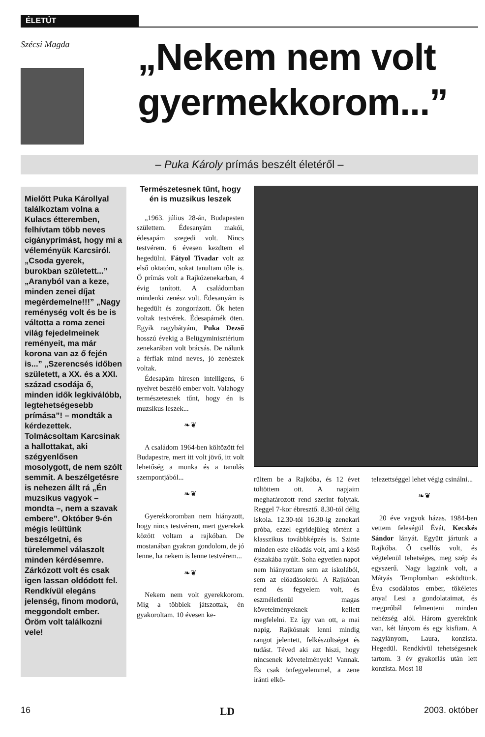ÉLETÚT
Szécsi Magda
„Nekem nem volt gyermekkorom...”
– Puka Károly prímás beszélt életéről –
Mielőtt Puka Károllyal találkoztam volna a Kulacs étteremben, felhívtam több neves cigányprímást, hogy mi a véleményük Karcsiról. „Csoda gyerek, burokban született...” „Aranyból van a keze, minden zenei díjat megérdemelne!!!” „Nagy reménység volt és be is váltotta a roma zenei világ fejedelmeinek reményeit, ma már korona van az ő fején is...” „Szerencsés időben született, a XX. és a XXI. század csodája ő, minden idők legkiválóbb, legtehetségesebb prímása”! – mondták a kérdezettek. Tolmácsoltam Karcsinak a hallottakat, aki szégyenlősen mosolygott, de nem szólt semmit. A beszélgetésre is nehezen állt rá „Én muzsikus vagyok – mondta –, nem a szavak embere”. Október 9-én mégis leültünk beszélgetni, és türelemmel válaszolt minden kérdésemre. Zárkózott volt és csak igen lassan oldódott fel. Rendkívül elegáns jelenség, finom modorú, meggondolt ember. Öröm volt találkozni vele!
Természetesnek tűnt, hogy én is muzsikus leszek
„1963. július 28-án, Budapesten születtem. Édesanyám makói, édesapám szegedi volt. Nincs testvérem. 6 évesen kezdtem el hegedülni. Fátyol Tivadar volt az első oktatóm, sokat tanultam tőle is. Ő prímás volt a Rajkózenekarban, 4 évig tanított. A családomban mindenki zenész volt. Édesanyám is hegedült és zongorázott. Ők heten voltak testvérek. Édesapámék öten. Egyik nagybátyám, Puka Dezső hosszú évekig a Belügyminisztérium zenekarában volt brácsás. De nálunk a férfiak mind neves, jó zenészek voltak.
Édesapám híresen intelligens, 6 nyelvet beszélő ember volt. Valahogy természetesnek tűnt, hogy én is muzsikus leszek...
❧❦
A családom 1964-ben költözött fel Budapestre, mert itt volt jövő, itt volt lehetőség a munka és a tanulás szempontjából...
❧❦
Gyerekkoromban nem hiányzott, hogy nincs testvérem, mert gyerekek között voltam a rajkóban. De mostanában gyakran gondolom, de jó lenne, ha nekem is lenne testvérem...
❧❦
Nekem nem volt gyerekkorom. Míg a többiek játszottak, én gyakoroltam. 10 évesen ke-
rültem be a Rajkóba, és 12 évet töltöttem ott. A napjaim meghatározott rend szerint folytak. Reggel 7-kor ébresztő. 8.30-tól délig iskola. 12.30-tól 16.30-ig zenekari próba, ezzel egyidejűleg történt a klasszikus továbbképzés is. Szinte minden este előadás volt, ami a késő éjszakába nyúlt. Soha egyetlen napot nem hiányoztam sem az iskolából, sem az előadásokról. A Rajkóban rend és fegyelem volt, és eszméletlenül magas követelményeknek kellett megfelelni. Ez így van ott, a mai napig. Rajkósnak lenni mindig rangot jelentett, felkészültséget és tudást. Téved aki azt hiszi, hogy nincsenek követelmények! Vannak. És csak önfegyelemmel, a zene iránti elkö-
telezettséggel lehet végig csinálni...
❧❦
20 éve vagyok házas. 1984-ben vettem feleségül Évát, Kecskés Sándor lányát. Együtt jártunk a Rajkóba. Ő csellós volt, és végtelenül tehetséges, meg szép és egyszerű. Nagy lagzink volt, a Mátyás Templomban esküdtünk. Éva csodálatos ember, tökéletes anya! Lesi a gondolataimat, és megpróbál felmenteni minden nehézség alól. Három gyerekünk van, két lányom és egy kisfiam. A nagylányom, Laura, konzista. Hegedül. Rendkívül tehetségesnek tartom. 3 év gyakorlás után lett konzista. Most 18
16 LD 2003. október